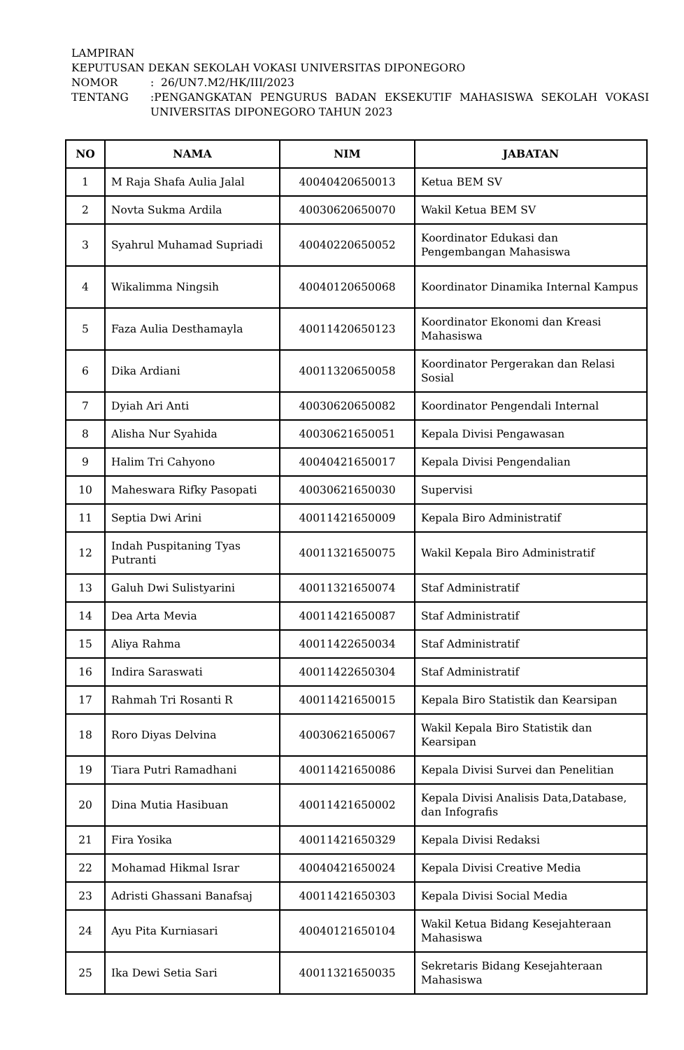LAMPIRAN
KEPUTUSAN DEKAN SEKOLAH VOKASI UNIVERSITAS DIPONEGORO
NOMOR: 26/UN7.M2/HK/III/2023
TENTANG:PENGANGKATAN PENGURUS BADAN EKSEKUTIF MAHASISWA SEKOLAH VOKASI UNIVERSITAS DIPONEGORO TAHUN 2023
| NO | NAMA | NIM | JABATAN |
| --- | --- | --- | --- |
| 1 | M Raja Shafa Aulia Jalal | 40040420650013 | Ketua BEM SV |
| 2 | Novta Sukma Ardila | 40030620650070 | Wakil Ketua BEM SV |
| 3 | Syahrul Muhamad Supriadi | 40040220650052 | Koordinator Edukasi dan Pengembangan Mahasiswa |
| 4 | Wikalimma Ningsih | 40040120650068 | Koordinator Dinamika Internal Kampus |
| 5 | Faza Aulia Desthamayla | 40011420650123 | Koordinator Ekonomi dan Kreasi Mahasiswa |
| 6 | Dika Ardiani | 40011320650058 | Koordinator Pergerakan dan Relasi Sosial |
| 7 | Dyiah Ari Anti | 40030620650082 | Koordinator Pengendali Internal |
| 8 | Alisha Nur Syahida | 40030621650051 | Kepala Divisi Pengawasan |
| 9 | Halim Tri Cahyono | 40040421650017 | Kepala Divisi Pengendalian |
| 10 | Maheswara Rifky Pasopati | 40030621650030 | Supervisi |
| 11 | Septia Dwi Arini | 40011421650009 | Kepala Biro Administratif |
| 12 | Indah Puspitaning Tyas Putranti | 40011321650075 | Wakil Kepala Biro Administratif |
| 13 | Galuh Dwi Sulistyarini | 40011321650074 | Staf Administratif |
| 14 | Dea Arta Mevia | 40011421650087 | Staf Administratif |
| 15 | Aliya Rahma | 40011422650034 | Staf Administratif |
| 16 | Indira Saraswati | 40011422650304 | Staf Administratif |
| 17 | Rahmah Tri Rosanti R | 40011421650015 | Kepala Biro Statistik dan Kearsipan |
| 18 | Roro Diyas Delvina | 40030621650067 | Wakil Kepala Biro Statistik dan Kearsipan |
| 19 | Tiara Putri Ramadhani | 40011421650086 | Kepala Divisi Survei dan Penelitian |
| 20 | Dina Mutia Hasibuan | 40011421650002 | Kepala Divisi Analisis Data,Database, dan Infografis |
| 21 | Fira Yosika | 40011421650329 | Kepala Divisi Redaksi |
| 22 | Mohamad Hikmal Israr | 40040421650024 | Kepala Divisi Creative Media |
| 23 | Adristi Ghassani Banafsaj | 40011421650303 | Kepala Divisi Social Media |
| 24 | Ayu Pita Kurniasari | 40040121650104 | Wakil Ketua Bidang Kesejahteraan Mahasiswa |
| 25 | Ika Dewi Setia Sari | 40011321650035 | Sekretaris Bidang Kesejahteraan Mahasiswa |